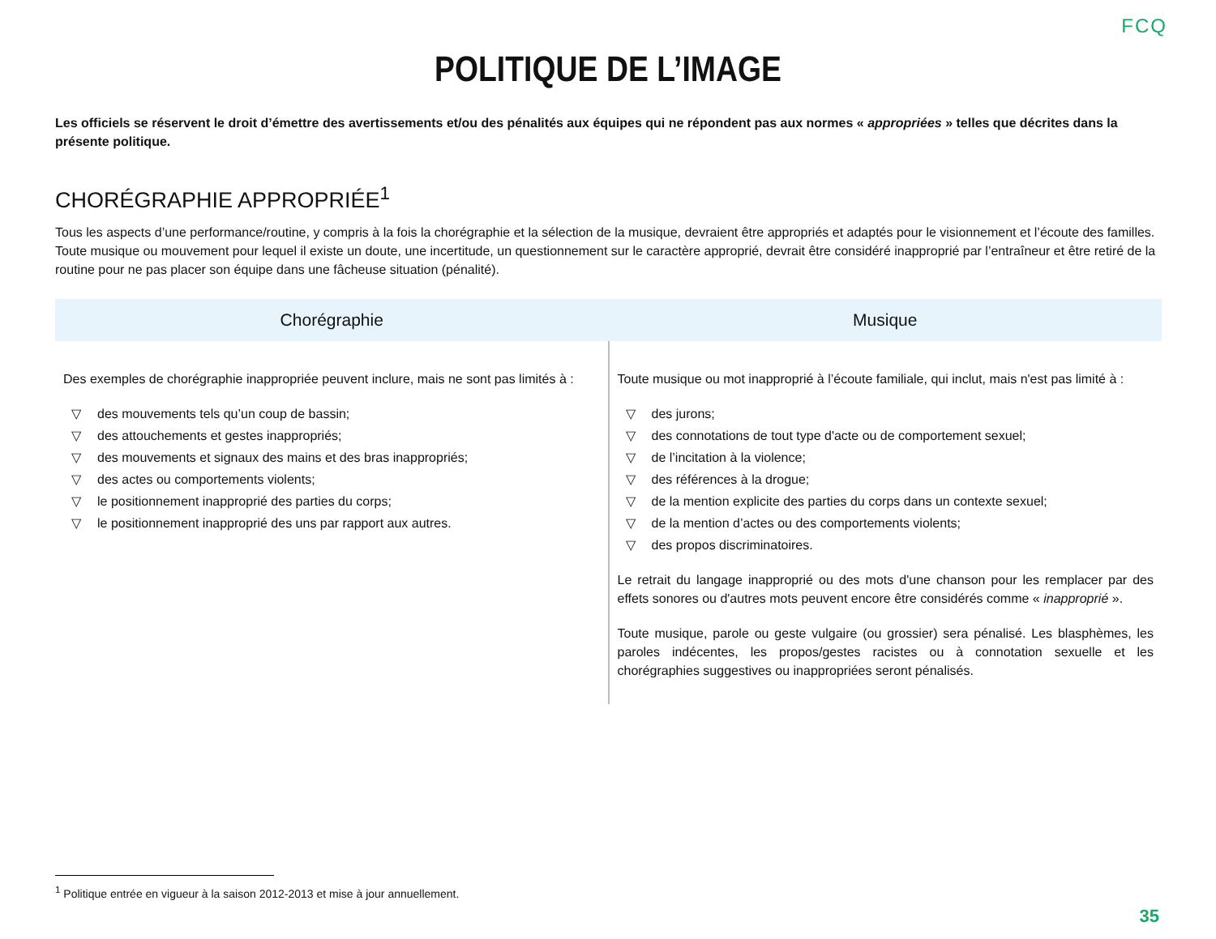FCQ
POLITIQUE DE L’IMAGE
Les officiels se réservent le droit d’émettre des avertissements et/ou des pénalités aux équipes qui ne répondent pas aux normes « appropriées » telles que décrites dans la présente politique.
CHORÉGRAPHIE APPROPRIÉE<sup>1</sup>
Tous les aspects d’une performance/routine, y compris à la fois la chorégraphie et la sélection de la musique, devraient être appropriés et adaptés pour le visionnement et l’écoute des familles.
Toute musique ou mouvement pour lequel il existe un doute, une incertitude, un questionnement sur le caractère approprié, devrait être considéré inapproprié par l’entraîneur et être retiré de la routine pour ne pas placer son équipe dans une fâcheuse situation (pénalité).
| Chorégraphie | Musique |
| --- | --- |
| Des exemples de chorégraphie inappropriée peuvent inclure, mais ne sont pas limités à : ▽ des mouvements tels qu’un coup de bassin; ▽ des attouchements et gestes inappropriés; ▽ des mouvements et signaux des mains et des bras inappropriés; ▽ des actes ou comportements violents; ▽ le positionnement inapproprié des parties du corps; ▽ le positionnement inapproprié des uns par rapport aux autres. | Toute musique ou mot inapproprié à l’écoute familiale, qui inclut, mais n'est pas limité à : ▽ des jurons; ▽ des connotations de tout type d'acte ou de comportement sexuel; ▽ de l’incitation à la violence; ▽ des références à la drogue; ▽ de la mention explicite des parties du corps dans un contexte sexuel; ▽ de la mention d’actes ou des comportements violents; ▽ des propos discriminatoires. Le retrait du langage inapproprié ou des mots d'une chanson pour les remplacer par des effets sonores ou d'autres mots peuvent encore être considérés comme « inapproprié ». Toute musique, parole ou geste vulgaire (ou grossier) sera pénalisé. Les blasphèmes, les paroles indécentes, les propos/gestes racistes ou à connotation sexuelle et les chorégraphies suggestives ou inappropriées seront pénalisés. |
<sup>1</sup> Politique entrée en vigueur à la saison 2012-2013 et mise à jour annuellement.
35